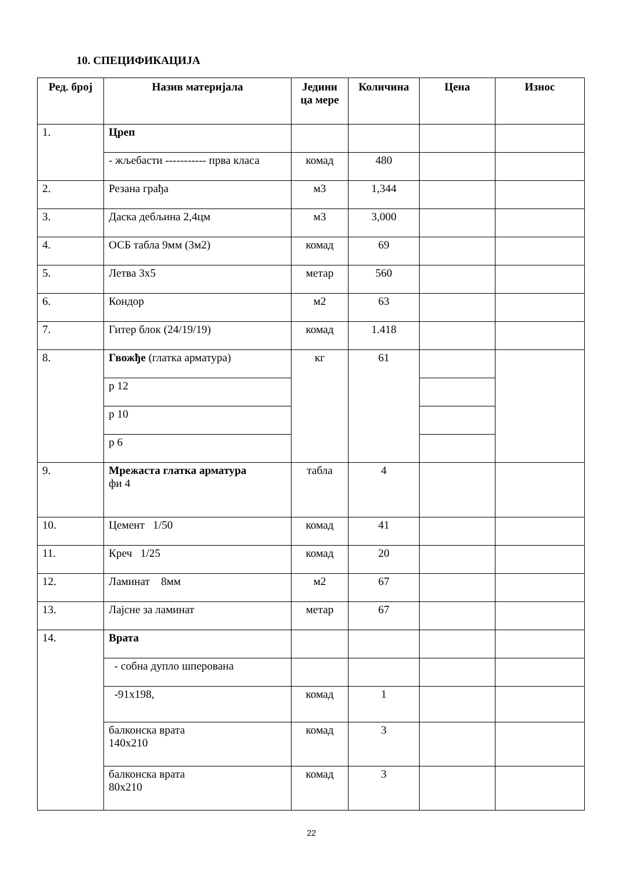10. СПЕЦИФИКАЦИЈА
| Ред. број | Назив материјала | Једини ца мере | Количина | Цена | Износ |
| --- | --- | --- | --- | --- | --- |
| 1. | Цреп | | | | |
| | - жљебасти ----------- прва класа | комад | 480 | | |
| 2. | Резана грађа | м3 | 1,344 | | |
| 3. | Даска дебљина 2,4цм | м3 | 3,000 | | |
| 4. | ОСБ табла 9мм (3м2) | комад | 69 | | |
| 5. | Летва 3x5 | метар | 560 | | |
| 6. | Кондор | м2 | 63 | | |
| 7. | Гитер блок (24/19/19) | комад | 1.418 | | |
| 8. | Гвожђе (глатка арматура) | кг | 61 | | |
| | р 12 | | | | |
| | р 10 | | | | |
| | р 6 | | | | |
| 9. | Мрежаста глатка арматура фи 4 | табла | 4 | | |
| 10. | Цемент 1/50 | комад | 41 | | |
| 11. | Креч 1/25 | комад | 20 | | |
| 12. | Ламинат 8мм | м2 | 67 | | |
| 13. | Лајсне за ламинат | метар | 67 | | |
| 14. | Врата | | | | |
| | - собна дупло шперована | | | | |
| | -91x198, | комад | 1 | | |
| | балконска врата 140x210 | комад | 3 | | |
| | балконска врата 80x210 | комад | 3 | | |
22